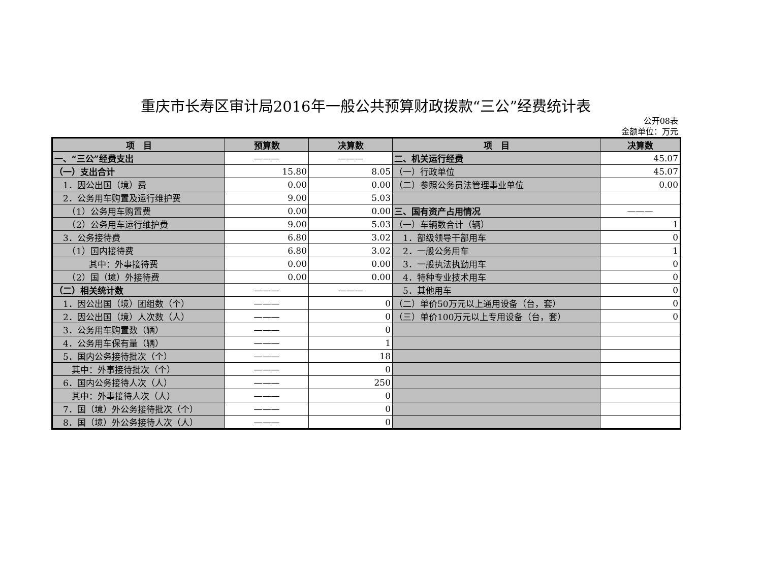重庆市长寿区审计局2016年一般公共预算财政拨款“三公”经费统计表
公开08表
金额单位：万元
| 项 目 | 预算数 | 决算数 | 项 目 | 决算数 |
| --- | --- | --- | --- | --- |
| 一、“三公”经费支出 | ——— | ——— | 二、机关运行经费 | 45.07 |
| （一）支出合计 | 15.80 | 8.05 | （一）行政单位 | 45.07 |
| 1．因公出国（境）费 | 0.00 | 0.00 | （二）参照公务员法管理事业单位 | 0.00 |
| 2．公务用车购置及运行维护费 | 9.00 | 5.03 | | |
| （1）公务用车购置费 | 0.00 | 0.00 | 三、国有资产占用情况 | ——— |
| （2）公务用车运行维护费 | 9.00 | 5.03 | （一）车辆数合计（辆） | 1 |
| 3．公务接待费 | 6.80 | 3.02 | 1．部级领导干部用车 | 0 |
| （1）国内接待费 | 6.80 | 3.02 | 2．一般公务用车 | 1 |
| 其中：外事接待费 | 0.00 | 0.00 | 3．一般执法执勤用车 | 0 |
| （2）国（境）外接待费 | 0.00 | 0.00 | 4．特种专业技术用车 | 0 |
| （二）相关统计数 | ——— | ——— | 5．其他用车 | 0 |
| 1．因公出国（境）团组数（个） | ——— | 0 | （二）单价50万元以上通用设备（台，套） | 0 |
| 2．因公出国（境）人次数（人） | ——— | 0 | （三）单价100万元以上专用设备（台，套） | 0 |
| 3．公务用车购置数（辆） | ——— | 0 | | |
| 4．公务用车保有量（辆） | ——— | 1 | | |
| 5．国内公务接待批次（个） | ——— | 18 | | |
| 其中：外事接待批次（个） | ——— | 0 | | |
| 6．国内公务接待人次（人） | ——— | 250 | | |
| 其中：外事接待人次（人） | ——— | 0 | | |
| 7．国（境）外公务接待批次（个） | ——— | 0 | | |
| 8．国（境）外公务接待人次（人） | ——— | 0 | | |